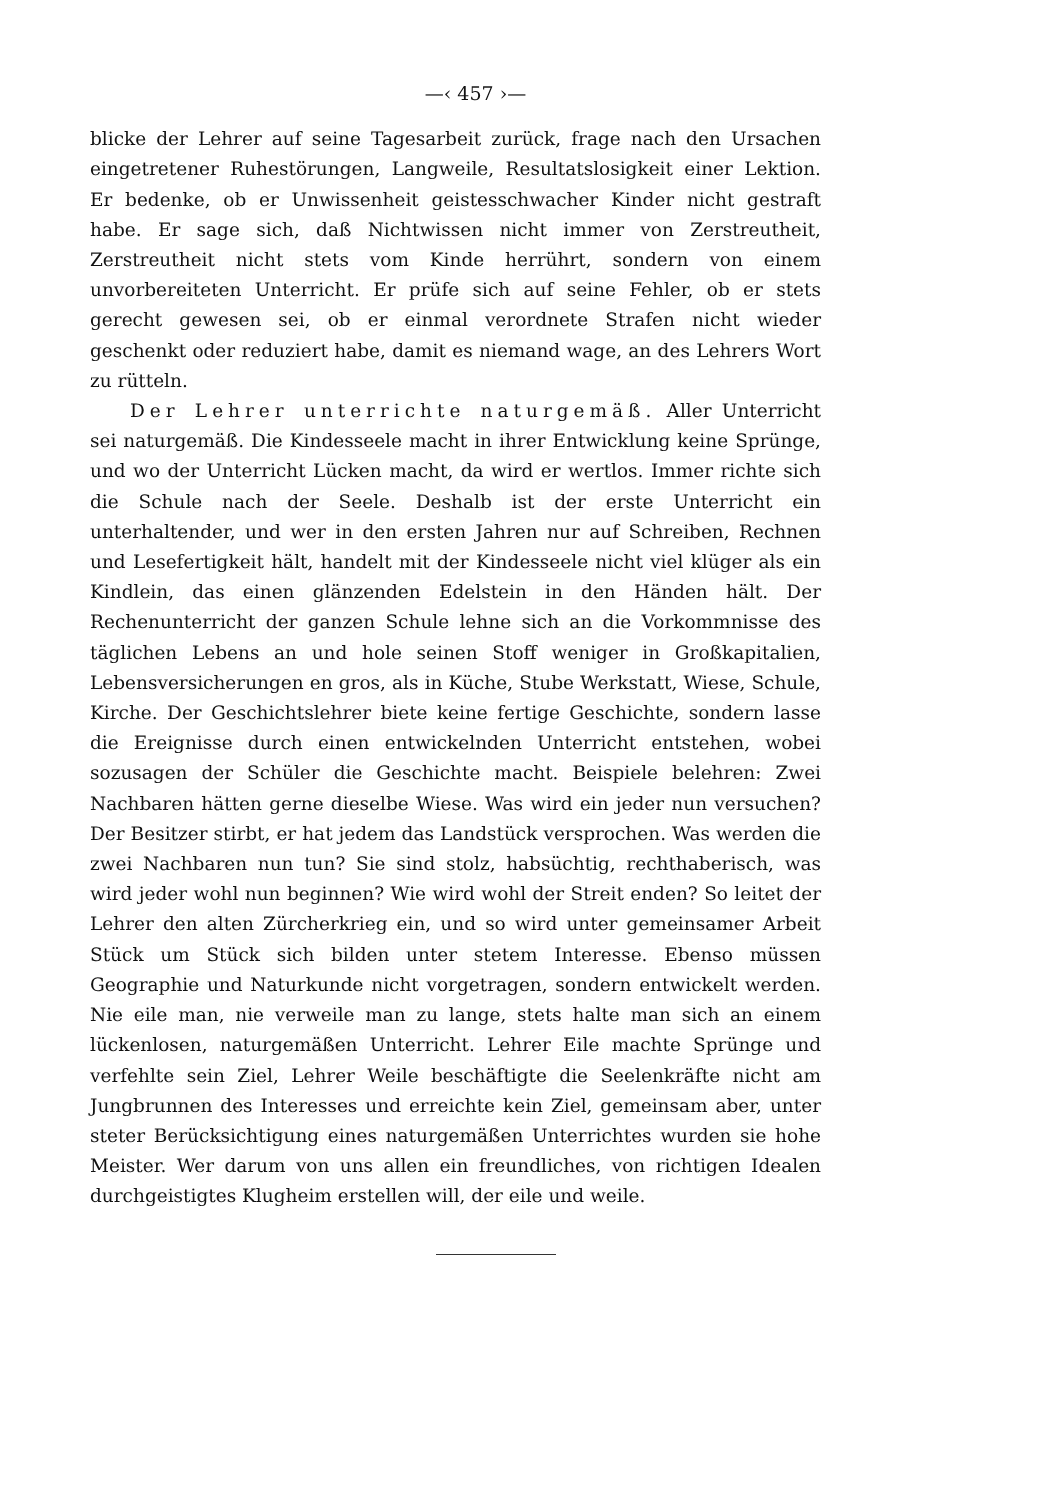—‹ 457 ›—
blicke der Lehrer auf seine Tagesarbeit zurück, frage nach den Ursachen eingetretener Ruhestörungen, Langweile, Resultatslosigkeit einer Lektion. Er bedenke, ob er Unwissenheit geistesschwacher Kinder nicht gestraft habe. Er sage sich, daß Nichtwissen nicht immer von Zerstreutheit, Zerstreutheit nicht stets vom Kinde herrührt, sondern von einem unvorbereiteten Unterricht. Er prüfe sich auf seine Fehler, ob er stets gerecht gewesen sei, ob er einmal verordnete Strafen nicht wieder geschenkt oder reduziert habe, damit es niemand wage, an des Lehrers Wort zu rütteln.
Der Lehrer unterrichte naturgemäß. Aller Unterricht sei naturgemäß. Die Kindesseele macht in ihrer Entwicklung keine Sprünge, und wo der Unterricht Lücken macht, da wird er wertlos. Immer richte sich die Schule nach der Seele. Deshalb ist der erste Unterricht ein unterhaltender, und wer in den ersten Jahren nur auf Schreiben, Rechnen und Lesefertigkeit hält, handelt mit der Kindesseele nicht viel klüger als ein Kindlein, das einen glänzenden Edelstein in den Händen hält. Der Rechenunterricht der ganzen Schule lehne sich an die Vorkommnisse des täglichen Lebens an und hole seinen Stoff weniger in Großkapitalien, Lebensversicherungen en gros, als in Küche, Stube Werkstatt, Wiese, Schule, Kirche. Der Geschichtslehrer biete keine fertige Geschichte, sondern lasse die Ereignisse durch einen entwickelnden Unterricht entstehen, wobei sozusagen der Schüler die Geschichte macht. Beispiele belehren: Zwei Nachbaren hätten gerne dieselbe Wiese. Was wird ein jeder nun versuchen? Der Besitzer stirbt, er hat jedem das Landstück versprochen. Was werden die zwei Nachbaren nun tun? Sie sind stolz, habsüchtig, rechthaberisch, was wird jeder wohl nun beginnen? Wie wird wohl der Streit enden? So leitet der Lehrer den alten Zürcherkrieg ein, und so wird unter gemeinsamer Arbeit Stück um Stück sich bilden unter stetem Interesse. Ebenso müssen Geographie und Naturkunde nicht vorgetragen, sondern entwickelt werden. Nie eile man, nie verweile man zu lange, stets halte man sich an einem lückenlosen, naturgemäßen Unterricht. Lehrer Eile machte Sprünge und verfehlte sein Ziel, Lehrer Weile beschäftigte die Seelenkräfte nicht am Jungbrunnen des Interesses und erreichte kein Ziel, gemeinsam aber, unter steter Berücksichtigung eines naturgemäßen Unterrichtes wurden sie hohe Meister. Wer darum von uns allen ein freundliches, von richtigen Idealen durchgeistigtes Klugheim erstellen will, der eile und weile.